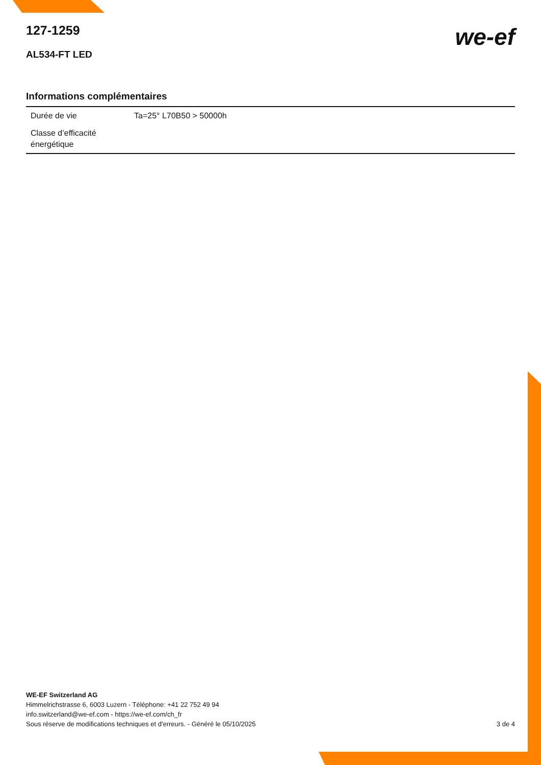we-ef
127-1259
AL534-FT LED
Informations complémentaires
| Durée de vie | Ta=25° L70B50 > 50000h |
| Classe d’efficacité énergétique | |
WE-EF Switzerland AG
Himmelrichstrasse 6, 6003 Luzern - Téléphone: +41 22 752 49 94
info.switzerland@we-ef.com - https://we-ef.com/ch_fr
Sous réserve de modifications techniques et d'erreurs. - Généré le 05/10/2025
3 de 4